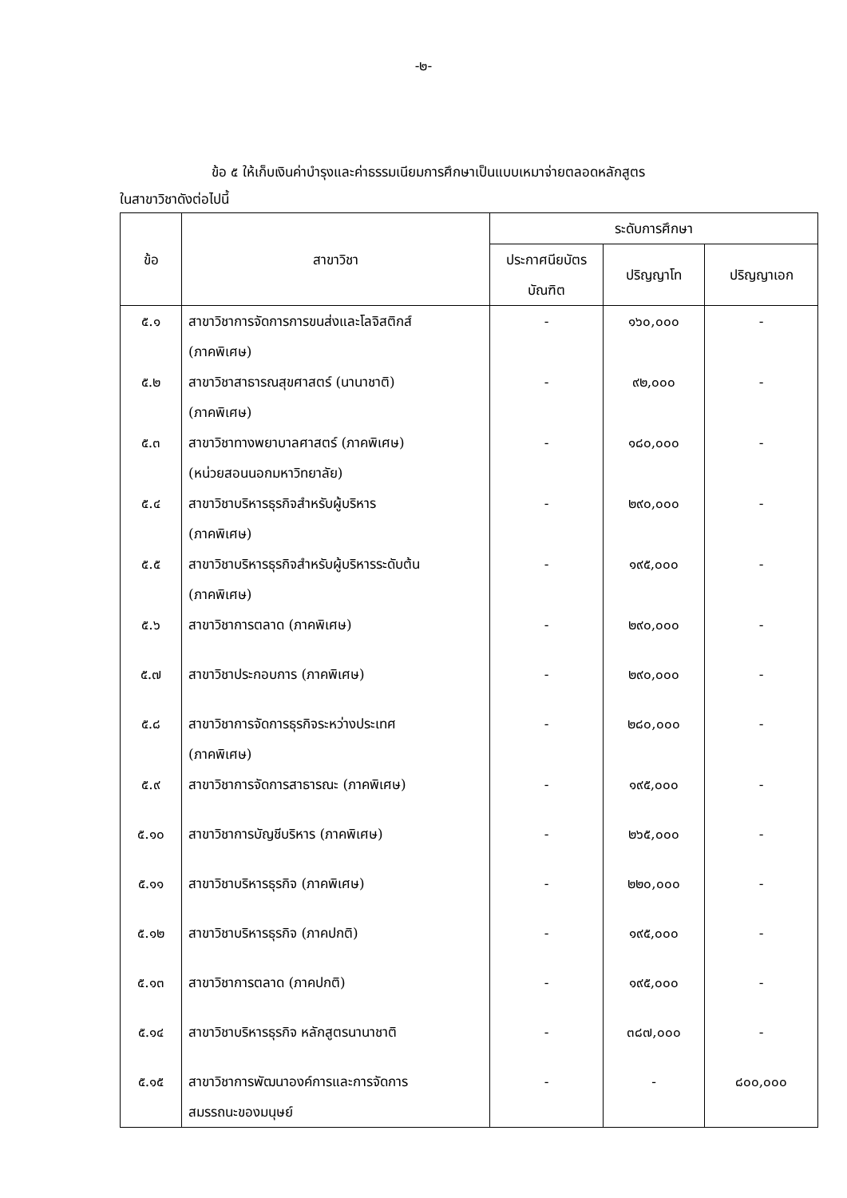-๒-
ข้อ ๕ ให้เก็บเงินค่าบำรุงและค่าธรรมเนียมการศึกษาเป็นแบบเหมาจ่ายตลอดหลักสูตร
ในสาขาวิชาดังต่อไปนี้
| ข้อ | สาขาวิชา | ระดับการศึกษา | | |
| --- | --- | --- | --- | --- |
| | | ประกาศนียบัตร บัณฑิต | ปริญญาโท | ปริญญาเอก |
| ๕.๑ | สาขาวิชาการจัดการการขนส่งและโลจิสติกส์ (ภาคพิเศษ) | - | ๑๖๐,๐๐๐ | - |
| ๕.๒ | สาขาวิชาสาธารณสุขศาสตร์ (นานาชาติ) (ภาคพิเศษ) | - | ๙๒,๐๐๐ | - |
| ๕.๓ | สาขาวิชาทางพยาบาลศาสตร์ (ภาคพิเศษ) (หน่วยสอนนอกมหาวิทยาลัย) | - | ๑๘๐,๐๐๐ | - |
| ๕.๔ | สาขาวิชาบริหารธุรกิจสำหรับผู้บริหาร (ภาคพิเศษ) | - | ๒๙๐,๐๐๐ | - |
| ๕.๕ | สาขาวิชาบริหารธุรกิจสำหรับผู้บริหารระดับต้น (ภาคพิเศษ) | - | ๑๙๕,๐๐๐ | - |
| ๕.๖ | สาขาวิชาการตลาด (ภาคพิเศษ) | - | ๒๙๐,๐๐๐ | - |
| ๕.๗ | สาขาวิชาประกอบการ (ภาคพิเศษ) | - | ๒๙๐,๐๐๐ | - |
| ๕.๘ | สาขาวิชาการจัดการธุรกิจระหว่างประเทศ (ภาคพิเศษ) | - | ๒๘๐,๐๐๐ | - |
| ๕.๙ | สาขาวิชาการจัดการสาธารณะ (ภาคพิเศษ) | - | ๑๙๕,๐๐๐ | - |
| ๕.๑๐ | สาขาวิชาการบัญชีบริหาร (ภาคพิเศษ) | - | ๒๖๕,๐๐๐ | - |
| ๕.๑๑ | สาขาวิชาบริหารธุรกิจ (ภาคพิเศษ) | - | ๒๒๐,๐๐๐ | - |
| ๕.๑๒ | สาขาวิชาบริหารธุรกิจ (ภาคปกติ) | - | ๑๙๕,๐๐๐ | - |
| ๕.๑๓ | สาขาวิชาการตลาด (ภาคปกติ) | - | ๑๙๕,๐๐๐ | - |
| ๕.๑๔ | สาขาวิชาบริหารธุรกิจ หลักสูตรนานาชาติ | - | ๓๘๗,๐๐๐ | - |
| ๕.๑๕ | สาขาวิชาการพัฒนาองค์การและการจัดการ สมรรถนะของมนุษย์ | - | - | ๘๐๐,๐๐๐ |